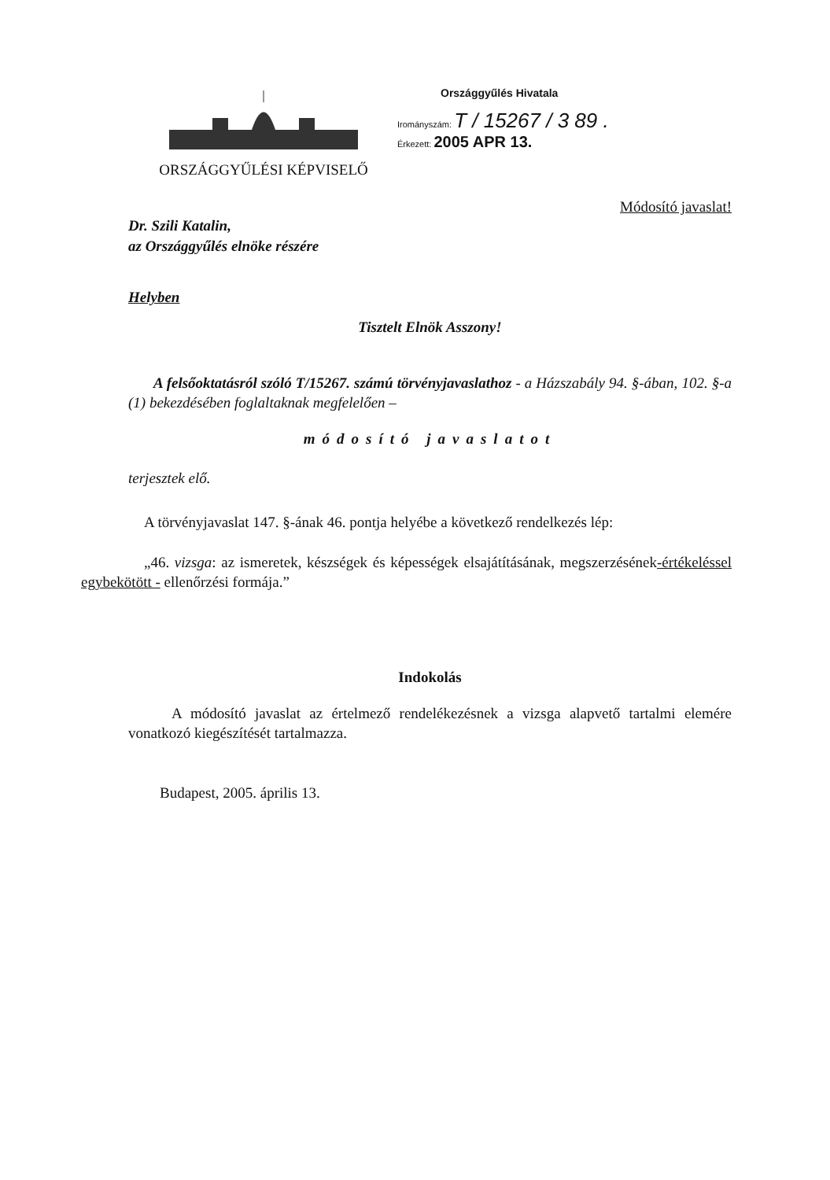ORSZÁGGYŰLÉSI KÉPVISELŐ
Országgyűlés Hivatala
Irományszám: T / 15267 / 3 89 .
Érkezett: 2005 APR 13.
Módosító javaslat!
Dr. Szili Katalin,
az Országgyűlés elnöke részére
Helyben
Tisztelt Elnök Asszony!
A felsőoktatásról szóló T/15267. számú törvényjavaslathoz - a Házszabály 94. §-ában, 102. §-a (1) bekezdésében foglaltaknak megfelelően –
módosító javaslatot
terjesztek elő.
A törvényjavaslat 147. §-ának 46. pontja helyébe a következő rendelkezés lép:
„46. vizsga: az ismeretek, készségek és képességek elsajátításának, megszerzésének-értékeléssel egybekötött - ellenőrzési formája.”
Indokolás
A módosító javaslat az értelmező rendelékezésnek a vizsga alapvető tartalmi elemére vonatkozó kiegészítését tartalmazza.
Budapest, 2005. április 13.